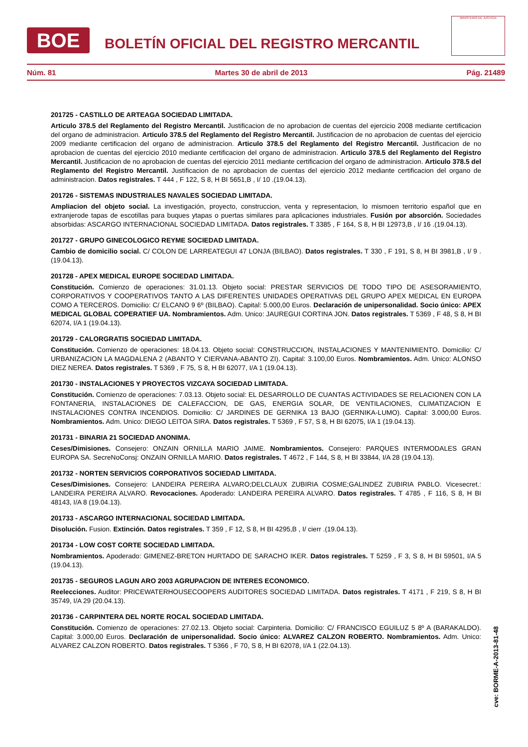BOE
BOLETÍN OFICIAL DEL REGISTRO MERCANTIL
MINISTERIO DE JUSTICIA
Núm. 81 Martes 30 de abril de 2013 Pág. 21489
201725 - CASTILLO DE ARTEAGA SOCIEDAD LIMITADA.
Articulo 378.5 del Reglamento del Registro Mercantil. Justificacion de no aprobacion de cuentas del ejercicio 2008 mediante certificacion del organo de administracion. Articulo 378.5 del Reglamento del Registro Mercantil. Justificacion de no aprobacion de cuentas del ejercicio 2009 mediante certificacion del organo de administracion. Articulo 378.5 del Reglamento del Registro Mercantil. Justificacion de no aprobacion de cuentas del ejercicio 2010 mediante certificacion del organo de administracion. Articulo 378.5 del Reglamento del Registro Mercantil. Justificacion de no aprobacion de cuentas del ejercicio 2011 mediante certificacion del organo de administracion. Articulo 378.5 del Reglamento del Registro Mercantil. Justificacion de no aprobacion de cuentas del ejercicio 2012 mediante certificacion del organo de administracion. Datos registrales. T 444 , F 122, S 8, H BI 5651,B , I/ 10 .(19.04.13).
201726 - SISTEMAS INDUSTRIALES NAVALES SOCIEDAD LIMITADA.
Ampliacion del objeto social. La investigación, proyecto, construccion, venta y representacion, lo mismoen territorio español que en extranjerode tapas de escotillas para buques ytapas o puertas similares para aplicaciones industriales. Fusión por absorción. Sociedades absorbidas: ASCARGO INTERNACIONAL SOCIEDAD LIMITADA. Datos registrales. T 3385 , F 164, S 8, H BI 12973,B , I/ 16 .(19.04.13).
201727 - GRUPO GINECOLOGICO REYME SOCIEDAD LIMITADA.
Cambio de domicilio social. C/ COLON DE LARREATEGUI 47 LONJA (BILBAO). Datos registrales. T 330 , F 191, S 8, H BI 3981,B , I/ 9 .(19.04.13).
201728 - APEX MEDICAL EUROPE SOCIEDAD LIMITADA.
Constitución. Comienzo de operaciones: 31.01.13. Objeto social: PRESTAR SERVICIOS DE TODO TIPO DE ASESORAMIENTO, CORPORATIVOS Y COOPERATIVOS TANTO A LAS DIFERENTES UNIDADES OPERATIVAS DEL GRUPO APEX MEDICAL EN EUROPA COMO A TERCEROS. Domicilio: C/ ELCANO 9 6º (BILBAO). Capital: 5.000,00 Euros. Declaración de unipersonalidad. Socio único: APEX MEDICAL GLOBAL COPERATIEF UA. Nombramientos. Adm. Unico: JAUREGUI CORTINA JON. Datos registrales. T 5369 , F 48, S 8, H BI 62074, I/A 1 (19.04.13).
201729 - CALORGRATIS SOCIEDAD LIMITADA.
Constitución. Comienzo de operaciones: 18.04.13. Objeto social: CONSTRUCCION, INSTALACIONES Y MANTENIMIENTO. Domicilio: C/ URBANIZACION LA MAGDALENA 2 (ABANTO Y CIERVANA-ABANTO ZI). Capital: 3.100,00 Euros. Nombramientos. Adm. Unico: ALONSO DIEZ NEREA. Datos registrales. T 5369 , F 75, S 8, H BI 62077, I/A 1 (19.04.13).
201730 - INSTALACIONES Y PROYECTOS VIZCAYA SOCIEDAD LIMITADA.
Constitución. Comienzo de operaciones: 7.03.13. Objeto social: EL DESARROLLO DE CUANTAS ACTIVIDADES SE RELACIONEN CON LA FONTANERIA, INSTALACIONES DE CALEFACCION, DE GAS, ENERGIA SOLAR, DE VENTILACIONES, CLIMATIZACION E INSTALACIONES CONTRA INCENDIOS. Domicilio: C/ JARDINES DE GERNIKA 13 BAJO (GERNIKA-LUMO). Capital: 3.000,00 Euros. Nombramientos. Adm. Unico: DIEGO LEITOA SIRA. Datos registrales. T 5369 , F 57, S 8, H BI 62075, I/A 1 (19.04.13).
201731 - BINARIA 21 SOCIEDAD ANONIMA.
Ceses/Dimisiones. Consejero: ONZAIN ORNILLA MARIO JAIME. Nombramientos. Consejero: PARQUES INTERMODALES GRAN EUROPA SA. SecreNoConsj: ONZAIN ORNILLA MARIO. Datos registrales. T 4672 , F 144, S 8, H BI 33844, I/A 28 (19.04.13).
201732 - NORTEN SERVICIOS CORPORATIVOS SOCIEDAD LIMITADA.
Ceses/Dimisiones. Consejero: LANDEIRA PEREIRA ALVARO;DELCLAUX ZUBIRIA COSME;GALINDEZ ZUBIRIA PABLO. Vicesecret.: LANDEIRA PEREIRA ALVARO. Revocaciones. Apoderado: LANDEIRA PEREIRA ALVARO. Datos registrales. T 4785 , F 116, S 8, H BI 48143, I/A 8 (19.04.13).
201733 - ASCARGO INTERNACIONAL SOCIEDAD LIMITADA.
Disolución. Fusion. Extinción. Datos registrales. T 359 , F 12, S 8, H BI 4295,B , I/ cierr .(19.04.13).
201734 - LOW COST CORTE SOCIEDAD LIMITADA.
Nombramientos. Apoderado: GIMENEZ-BRETON HURTADO DE SARACHO IKER. Datos registrales. T 5259 , F 3, S 8, H BI 59501, I/A 5 (19.04.13).
201735 - SEGUROS LAGUN ARO 2003 AGRUPACION DE INTERES ECONOMICO.
Reelecciones. Auditor: PRICEWATERHOUSECOOPERS AUDITORES SOCIEDAD LIMITADA. Datos registrales. T 4171 , F 219, S 8, H BI 35749, I/A 29 (20.04.13).
201736 - CARPINTERA DEL NORTE ROCAL SOCIEDAD LIMITADA.
Constitución. Comienzo de operaciones: 27.02.13. Objeto social: Carpinteria. Domicilio: C/ FRANCISCO EGUILUZ 5 8º A (BARAKALDO). Capital: 3.000,00 Euros. Declaración de unipersonalidad. Socio único: ALVAREZ CALZON ROBERTO. Nombramientos. Adm. Unico: ALVAREZ CALZON ROBERTO. Datos registrales. T 5366 , F 70, S 8, H BI 62078, I/A 1 (22.04.13).
cve: BORME-A-2013-81-48